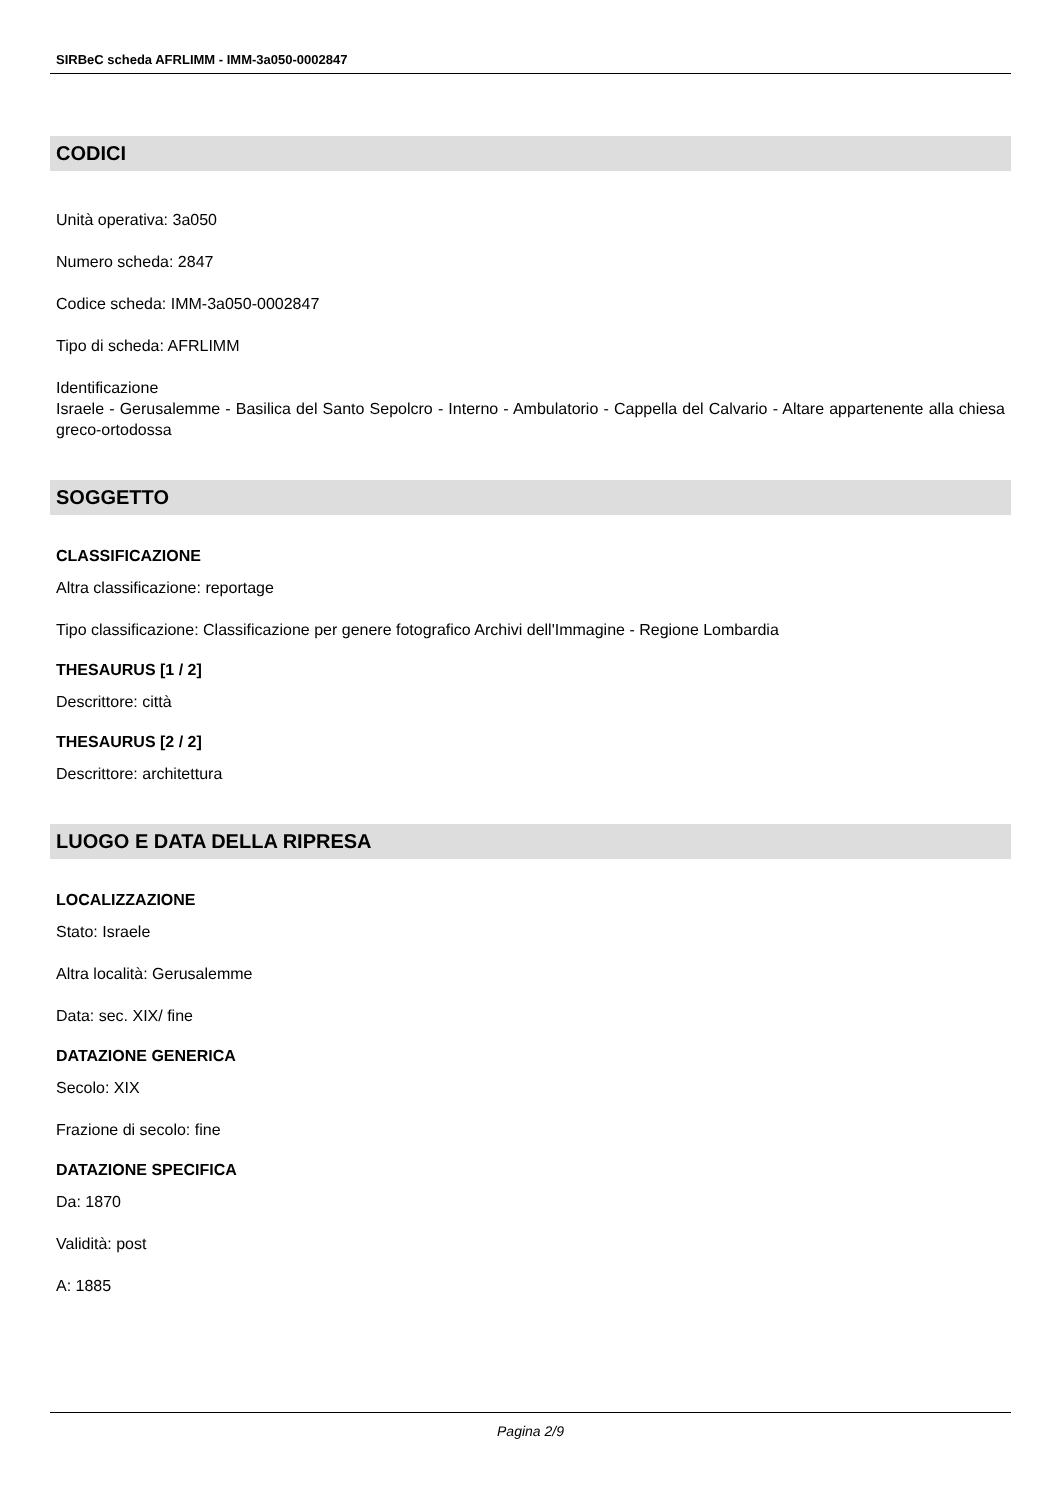SIRBeC scheda AFRLIMM - IMM-3a050-0002847
CODICI
Unità operativa: 3a050
Numero scheda: 2847
Codice scheda: IMM-3a050-0002847
Tipo di scheda: AFRLIMM
Identificazione
Israele - Gerusalemme - Basilica del Santo Sepolcro - Interno - Ambulatorio - Cappella del Calvario - Altare appartenente alla chiesa greco-ortodossa
SOGGETTO
CLASSIFICAZIONE
Altra classificazione: reportage
Tipo classificazione: Classificazione per genere fotografico Archivi dell'Immagine - Regione Lombardia
THESAURUS [1 / 2]
Descrittore: città
THESAURUS [2 / 2]
Descrittore: architettura
LUOGO E DATA DELLA RIPRESA
LOCALIZZAZIONE
Stato: Israele
Altra località: Gerusalemme
Data: sec. XIX/ fine
DATAZIONE GENERICA
Secolo: XIX
Frazione di secolo: fine
DATAZIONE SPECIFICA
Da: 1870
Validità: post
A: 1885
Pagina 2/9